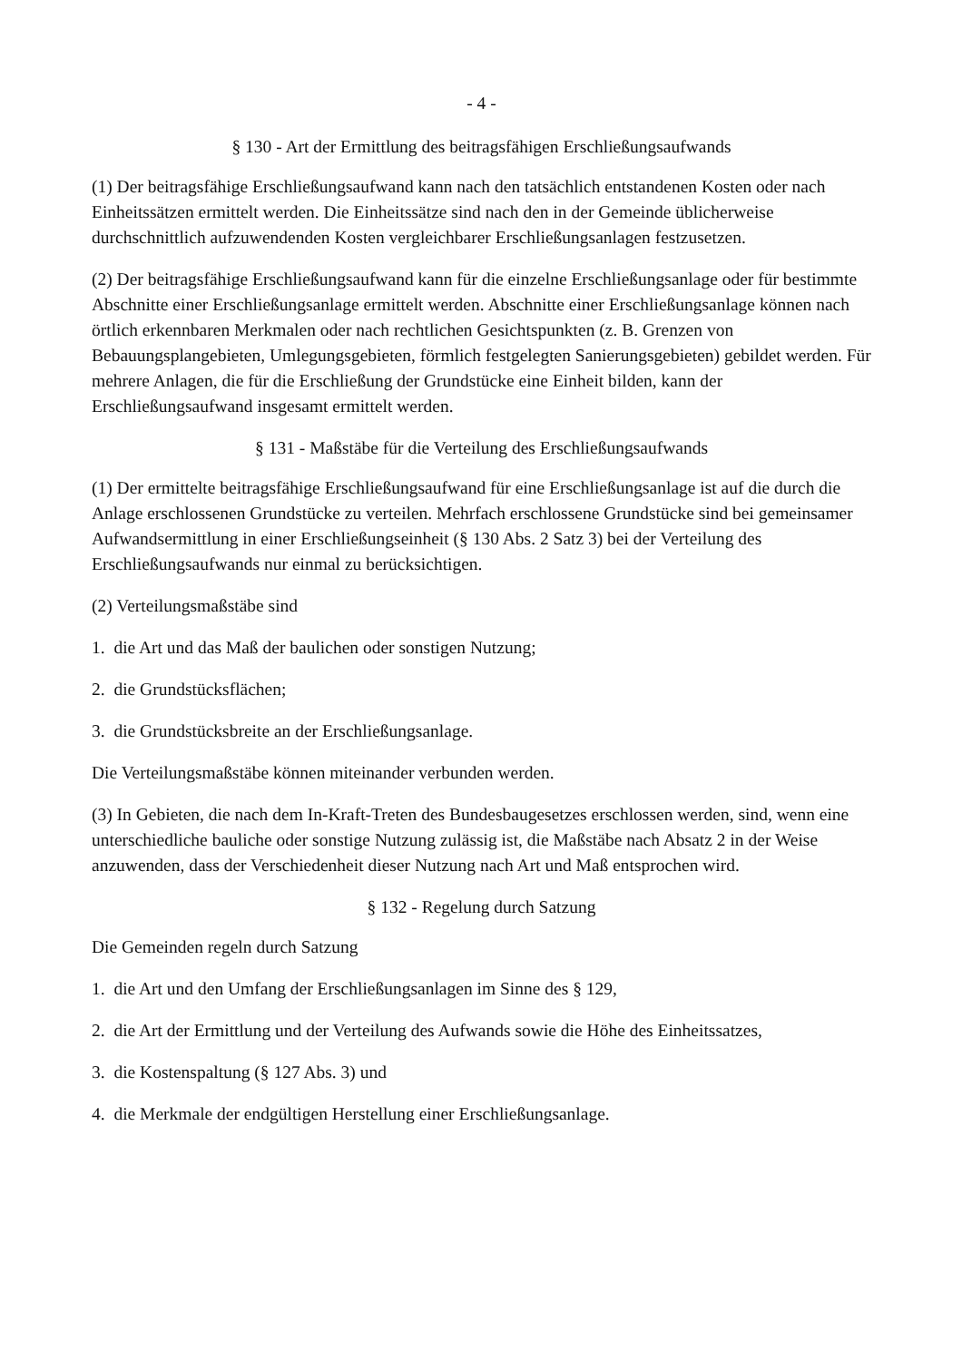- 4 -
§ 130 - Art der Ermittlung des beitragsfähigen Erschließungsaufwands
(1) Der beitragsfähige Erschließungsaufwand kann nach den tatsächlich entstandenen Kosten oder nach Einheitssätzen ermittelt werden. Die Einheitssätze sind nach den in der Gemeinde üblicherweise durchschnittlich aufzuwendenden Kosten vergleichbarer Erschließungsanlagen festzusetzen.
(2) Der beitragsfähige Erschließungsaufwand kann für die einzelne Erschließungsanlage oder für bestimmte Abschnitte einer Erschließungsanlage ermittelt werden. Abschnitte einer Erschließungsanlage können nach örtlich erkennbaren Merkmalen oder nach rechtlichen Gesichtspunkten (z. B. Grenzen von Bebauungsplangebieten, Umlegungsgebieten, förmlich festgelegten Sanierungsgebieten) gebildet werden. Für mehrere Anlagen, die für die Erschließung der Grundstücke eine Einheit bilden, kann der Erschließungsaufwand insgesamt ermittelt werden.
§ 131 - Maßstäbe für die Verteilung des Erschließungsaufwands
(1) Der ermittelte beitragsfähige Erschließungsaufwand für eine Erschließungsanlage ist auf die durch die Anlage erschlossenen Grundstücke zu verteilen. Mehrfach erschlossene Grundstücke sind bei gemeinsamer Aufwandsermittlung in einer Erschließungseinheit (§ 130 Abs. 2 Satz 3) bei der Verteilung des Erschließungsaufwands nur einmal zu berücksichtigen.
(2) Verteilungsmaßstäbe sind
1. die Art und das Maß der baulichen oder sonstigen Nutzung;
2. die Grundstücksflächen;
3. die Grundstücksbreite an der Erschließungsanlage.
Die Verteilungsmaßstäbe können miteinander verbunden werden.
(3) In Gebieten, die nach dem In-Kraft-Treten des Bundesbaugesetzes erschlossen werden, sind, wenn eine unterschiedliche bauliche oder sonstige Nutzung zulässig ist, die Maßstäbe nach Absatz 2 in der Weise anzuwenden, dass der Verschiedenheit dieser Nutzung nach Art und Maß entsprochen wird.
§ 132 - Regelung durch Satzung
Die Gemeinden regeln durch Satzung
1. die Art und den Umfang der Erschließungsanlagen im Sinne des § 129,
2. die Art der Ermittlung und der Verteilung des Aufwands sowie die Höhe des Einheitssatzes,
3. die Kostenspaltung (§ 127 Abs. 3) und
4. die Merkmale der endgültigen Herstellung einer Erschließungsanlage.